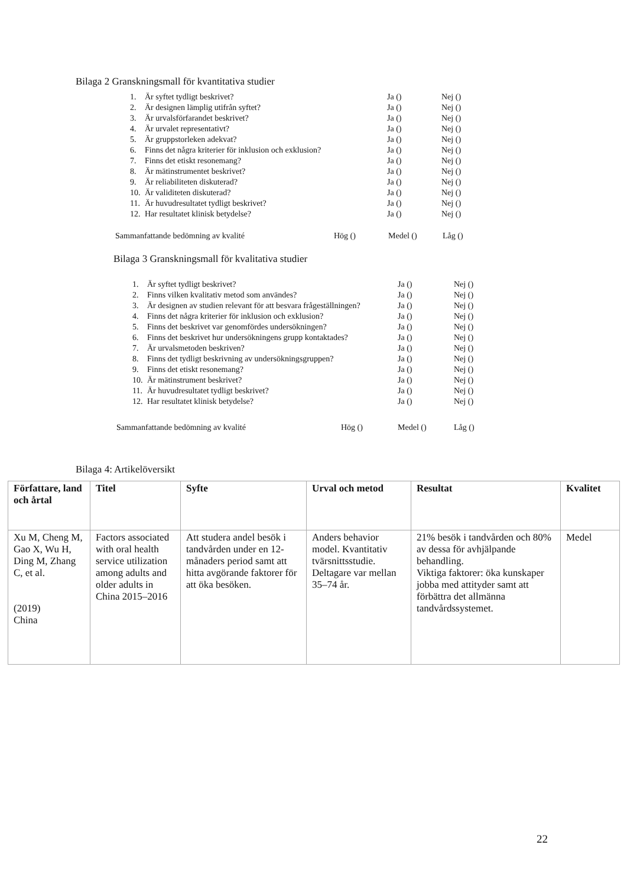Bilaga 2 Granskningsmall för kvantitativa studier
| 1. | Är syftet tydligt beskrivet? | Ja () | Nej () |
| 2. | Är designen lämplig utifrån syftet? | Ja () | Nej () |
| 3. | Är urvalsförfarandet beskrivet? | Ja () | Nej () |
| 4. | Är urvalet representativt? | Ja () | Nej () |
| 5. | Är gruppstorleken adekvat? | Ja () | Nej () |
| 6. | Finns det några kriterier för inklusion och exklusion? | Ja () | Nej () |
| 7. | Finns det etiskt resonemang? | Ja () | Nej () |
| 8. | Är mätinstrumentet beskrivet? | Ja () | Nej () |
| 9. | Är reliabiliteten diskuterad? | Ja () | Nej () |
| 10. | Är validiteten diskuterad? | Ja () | Nej () |
| 11. | Är huvudresultatet tydligt beskrivet? | Ja () | Nej () |
| 12. | Har resultatet klinisk betydelse? | Ja () | Nej () |
| Sammanfattande bedömning av kvalité | Hög () | Medel () | Låg () |
Bilaga 3 Granskningsmall för kvalitativa studier
| 1. | Är syftet tydligt beskrivet? | Ja () | Nej () |
| 2. | Finns vilken kvalitativ metod som användes? | Ja () | Nej () |
| 3. | Är designen av studien relevant för att besvara frågeställningen? | Ja () | Nej () |
| 4. | Finns det några kriterier för inklusion och exklusion? | Ja () | Nej () |
| 5. | Finns det beskrivet var genomfördes undersökningen? | Ja () | Nej () |
| 6. | Finns det beskrivet hur undersökningens grupp kontaktades? | Ja () | Nej () |
| 7. | Är urvalsmetoden beskriven? | Ja () | Nej () |
| 8. | Finns det tydligt beskrivning av undersökningsgruppen? | Ja () | Nej () |
| 9. | Finns det etiskt resonemang? | Ja () | Nej () |
| 10. | Är mätinstrument beskrivet? | Ja () | Nej () |
| 11. | Är huvudresultatet tydligt beskrivet? | Ja () | Nej () |
| 12. | Har resultatet klinisk betydelse? | Ja () | Nej () |
| Sammanfattande bedömning av kvalité | Hög () | Medel () | Låg () |
Bilaga 4: Artikelöversikt
| Författare, land och årtal | Titel | Syfte | Urval och metod | Resultat | Kvalitet |
| --- | --- | --- | --- | --- | --- |
| Xu M, Cheng M, Gao X, Wu H, Ding M, Zhang C, et al. (2019) China | Factors associated with oral health service utilization among adults and older adults in China 2015–2016 | Att studera andel besök i tandvården under en 12-månaders period samt att hitta avgörande faktorer för att öka besöken. | Anders behavior model. Kvantitativ tvärsnittsstudie. Deltagare var mellan 35–74 år. | 21% besök i tandvården och 80% av dessa för avhjälpande behandling. Viktiga faktorer: öka kunskaper jobba med attityder samt att förbättra det allmänna tandvårdssystemet. | Medel |
22